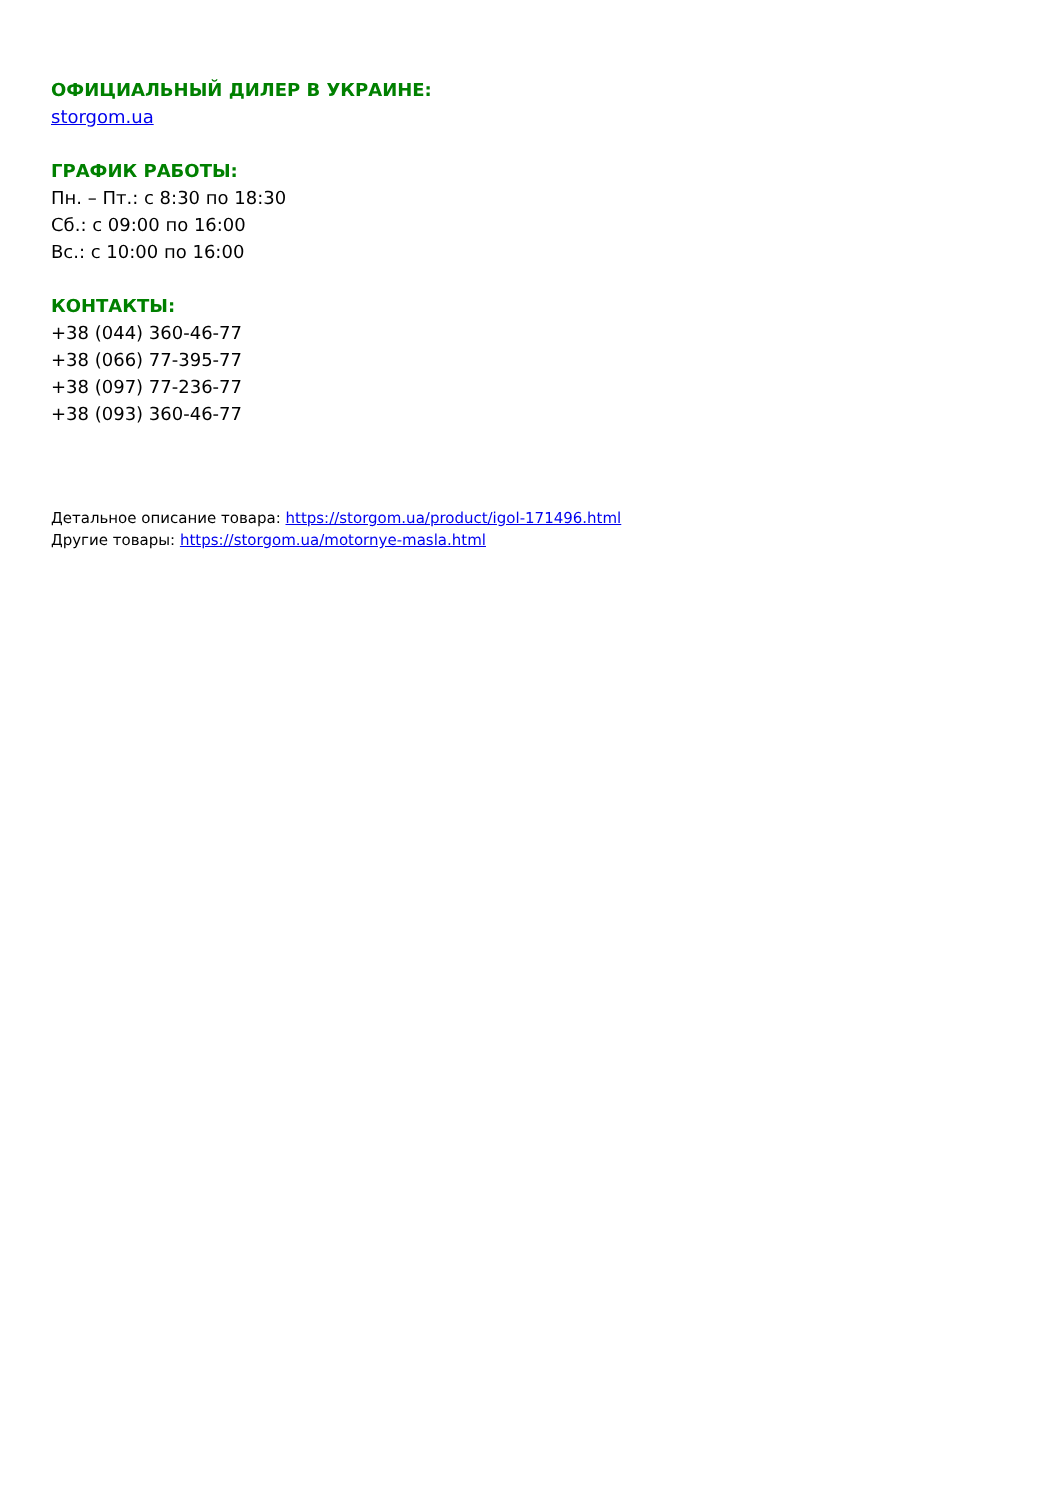ОФИЦИАЛЬНЫЙ ДИЛЕР В УКРАИНЕ:
storgom.ua
ГРАФИК РАБОТЫ:
Пн. – Пт.: с 8:30 по 18:30
Сб.: с 09:00 по 16:00
Вс.: с 10:00 по 16:00
КОНТАКТЫ:
+38 (044) 360-46-77
+38 (066) 77-395-77
+38 (097) 77-236-77
+38 (093) 360-46-77
Детальное описание товара: https://storgom.ua/product/igol-171496.html
Другие товары: https://storgom.ua/motornye-masla.html